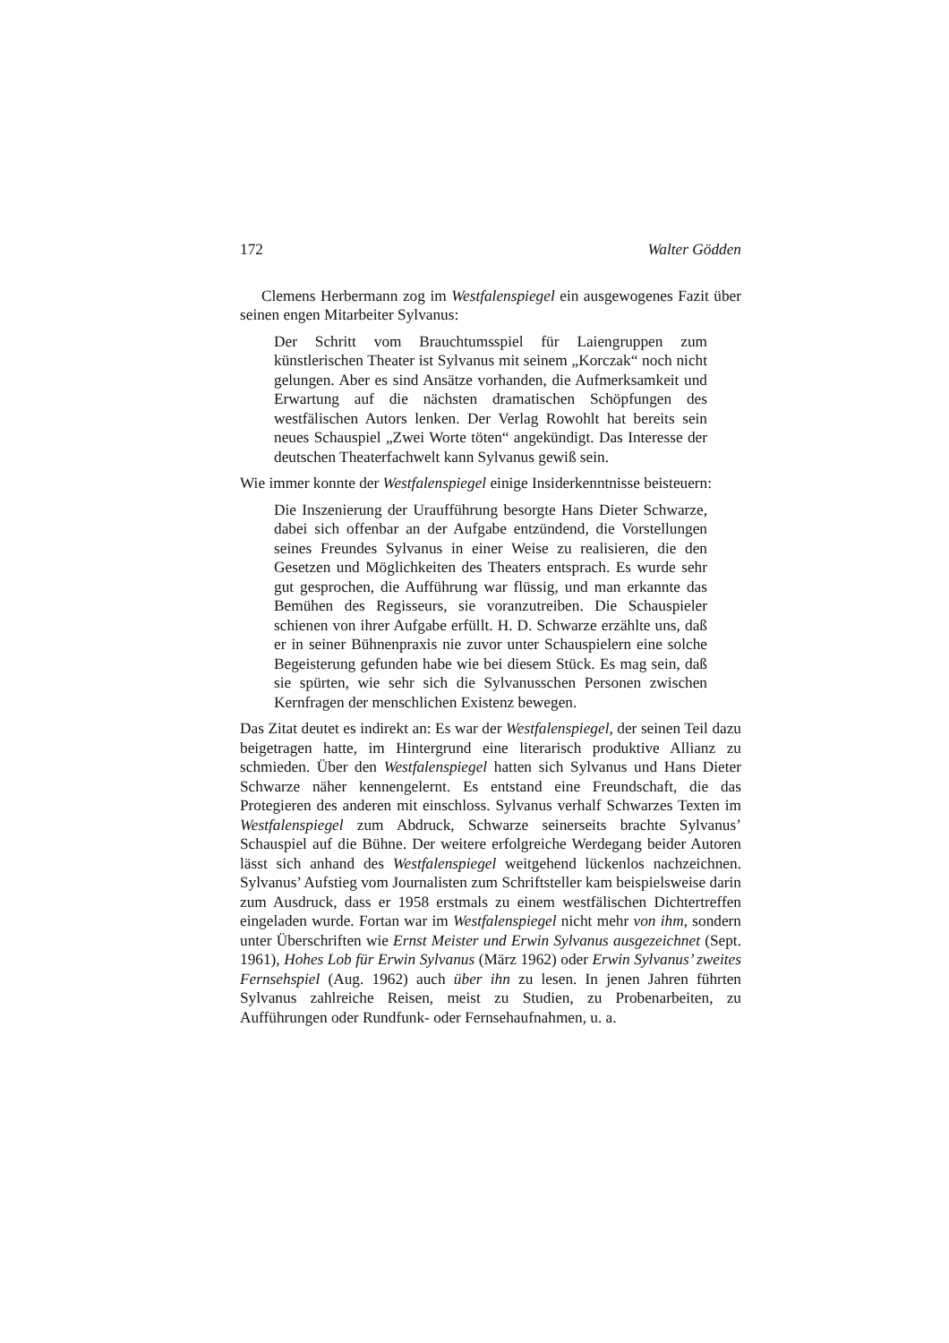172 Walter Gödden
Clemens Herbermann zog im Westfalenspiegel ein ausgewogenes Fazit über seinen engen Mitarbeiter Sylvanus:
Der Schritt vom Brauchtumsspiel für Laiengruppen zum künstlerischen Theater ist Sylvanus mit seinem „Korczak“ noch nicht gelungen. Aber es sind Ansätze vorhanden, die Aufmerksamkeit und Erwartung auf die nächsten dramatischen Schöpfungen des westfälischen Autors lenken. Der Verlag Rowohlt hat bereits sein neues Schauspiel „Zwei Worte töten“ angekündigt. Das Interesse der deutschen Theaterfachwelt kann Sylvanus gewiß sein.
Wie immer konnte der Westfalenspiegel einige Insiderkenntnisse beisteuern:
Die Inszenierung der Uraufführung besorgte Hans Dieter Schwarze, dabei sich offenbar an der Aufgabe entzündend, die Vorstellungen seines Freundes Sylvanus in einer Weise zu realisieren, die den Gesetzen und Möglichkeiten des Theaters entsprach. Es wurde sehr gut gesprochen, die Aufführung war flüssig, und man erkannte das Bemühen des Regisseurs, sie voranzutreiben. Die Schauspieler schienen von ihrer Aufgabe erfüllt. H. D. Schwarze erzählte uns, daß er in seiner Bühnenpraxis nie zuvor unter Schauspielern eine solche Begeisterung gefunden habe wie bei diesem Stück. Es mag sein, daß sie spürten, wie sehr sich die Sylvanusschen Personen zwischen Kernfragen der menschlichen Existenz bewegen.
Das Zitat deutet es indirekt an: Es war der Westfalenspiegel, der seinen Teil dazu beigetragen hatte, im Hintergrund eine literarisch produktive Allianz zu schmieden. Über den Westfalenspiegel hatten sich Sylvanus und Hans Dieter Schwarze näher kennengelernt. Es entstand eine Freundschaft, die das Protegieren des anderen mit einschloss. Sylvanus verhalf Schwarzes Texten im Westfalenspiegel zum Abdruck, Schwarze seinerseits brachte Sylvanus’ Schauspiel auf die Bühne. Der weitere erfolgreiche Werdegang beider Autoren lässt sich anhand des Westfalenspiegel weitgehend lückenlos nachzeichnen. Sylvanus’ Aufstieg vom Journalisten zum Schriftsteller kam beispielsweise darin zum Ausdruck, dass er 1958 erstmals zu einem westfälischen Dichtertreffen eingeladen wurde. Fortan war im Westfalenspiegel nicht mehr von ihm, sondern unter Überschriften wie Ernst Meister und Erwin Sylvanus ausgezeichnet (Sept. 1961), Hohes Lob für Erwin Sylvanus (März 1962) oder Erwin Sylvanus’ zweites Fernsehspiel (Aug. 1962) auch über ihn zu lesen. In jenen Jahren führten Sylvanus zahlreiche Reisen, meist zu Studien, zu Probenarbeiten, zu Aufführungen oder Rundfunk- oder Fernsehaufnahmen, u. a.